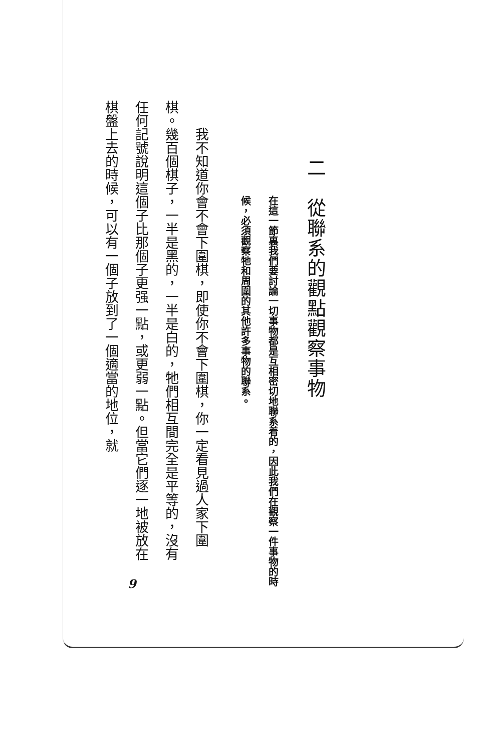二　從聯系的觀點觀察事物
在這一節裏我們要討論一切事物都是互相密切地聯系着的，因此我們在觀察一件事物的時候，必須觀察牠和周圍的其他許多事物的聯系。
我不知道你會不會下圍棋，即使你不會下圍棋，你一定看見過人家下圍棋。幾百個棋子，一半是黑的，一半是白的，牠們相互間完全是平等的，沒有任何記號說明這個子比那個子更强一點，或更弱一點。但當它們逐一地被放在棋盤上去的時候，可以有一個子放到了一個適當的地位，就
9